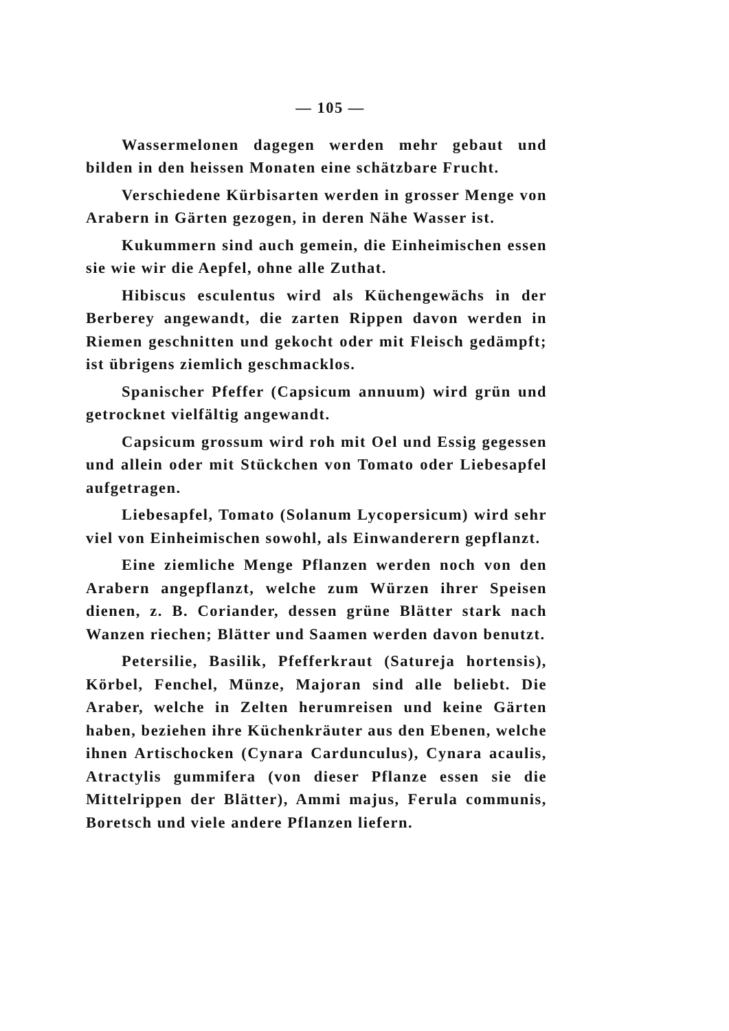— 105 —
Wassermelonen dagegen werden mehr gebaut und bilden in den heissen Monaten eine schätzbare Frucht.
Verschiedene Kürbisarten werden in grosser Menge von Arabern in Gärten gezogen, in deren Nähe Wasser ist.
Kukummern sind auch gemein, die Einheimischen essen sie wie wir die Aepfel, ohne alle Zuthat.
Hibiscus esculentus wird als Küchengewächs in der Berberey angewandt, die zarten Rippen davon werden in Riemen geschnitten und gekocht oder mit Fleisch gedämpft; ist übrigens ziemlich geschmacklos.
Spanischer Pfeffer (Capsicum annuum) wird grün und getrocknet vielfältig angewandt.
Capsicum grossum wird roh mit Oel und Essig gegessen und allein oder mit Stückchen von Tomato oder Liebesapfel aufgetragen.
Liebesapfel, Tomato (Solanum Lycopersicum) wird sehr viel von Einheimischen sowohl, als Einwanderern gepflanzt.
Eine ziemliche Menge Pflanzen werden noch von den Arabern angepflanzt, welche zum Würzen ihrer Speisen dienen, z. B. Coriander, dessen grüne Blätter stark nach Wanzen riechen; Blätter und Saamen werden davon benutzt.
Petersilie, Basilik, Pfefferkraut (Satureja hortensis), Körbel, Fenchel, Münze, Majoran sind alle beliebt. Die Araber, welche in Zelten herumreisen und keine Gärten haben, beziehen ihre Küchenkräuter aus den Ebenen, welche ihnen Artischocken (Cynara Cardunculus), Cynara acaulis, Atractylis gummifera (von dieser Pflanze essen sie die Mittelrippen der Blätter), Ammi majus, Ferula communis, Boretsch und viele andere Pflanzen liefern.